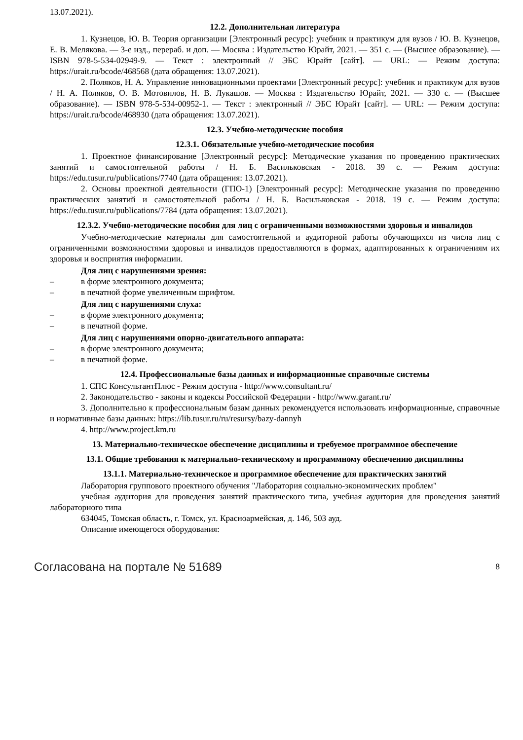13.07.2021).
12.2. Дополнительная литература
1. Кузнецов, Ю. В. Теория организации [Электронный ресурс]: учебник и практикум для вузов / Ю. В. Кузнецов, Е. В. Мелякова. — 3-е изд., перераб. и доп. — Москва : Издательство Юрайт, 2021. — 351 с. — (Высшее образование). — ISBN 978-5-534-02949-9. — Текст : электронный // ЭБС Юрайт [сайт]. — URL: — Режим доступа: https://urait.ru/bcode/468568 (дата обращения: 13.07.2021).
2. Поляков, Н. А. Управление инновационными проектами [Электронный ресурс]: учебник и практикум для вузов / Н. А. Поляков, О. В. Мотовилов, Н. В. Лукашов. — Москва : Издательство Юрайт, 2021. — 330 с. — (Высшее образование). — ISBN 978-5-534-00952-1. — Текст : электронный // ЭБС Юрайт [сайт]. — URL: — Режим доступа: https://urait.ru/bcode/468930 (дата обращения: 13.07.2021).
12.3. Учебно-методические пособия
12.3.1. Обязательные учебно-методические пособия
1. Проектное финансирование [Электронный ресурс]: Методические указания по проведению практических занятий и самостоятельной работы / Н. Б. Васильковская - 2018. 39 с. — Режим доступа: https://edu.tusur.ru/publications/7740 (дата обращения: 13.07.2021).
2. Основы проектной деятельности (ГПО-1) [Электронный ресурс]: Методические указания по проведению практических занятий и самостоятельной работы / Н. Б. Васильковская - 2018. 19 с. — Режим доступа: https://edu.tusur.ru/publications/7784 (дата обращения: 13.07.2021).
12.3.2. Учебно-методические пособия для лиц с ограниченными возможностями здоровья и инвалидов
Учебно-методические материалы для самостоятельной и аудиторной работы обучающихся из числа лиц с ограниченными возможностями здоровья и инвалидов предоставляются в формах, адаптированных к ограничениям их здоровья и восприятия информации.
Для лиц с нарушениями зрения:
– в форме электронного документа;
– в печатной форме увеличенным шрифтом.
Для лиц с нарушениями слуха:
– в форме электронного документа;
– в печатной форме.
Для лиц с нарушениями опорно-двигательного аппарата:
– в форме электронного документа;
– в печатной форме.
12.4. Профессиональные базы данных и информационные справочные системы
1. СПС КонсультантПлюс - Режим доступа - http://www.consultant.ru/
2. Законодательство - законы и кодексы Российской Федерации - http://www.garant.ru/
3. Дополнительно к профессиональным базам данных рекомендуется использовать информационные, справочные и нормативные базы данных: https://lib.tusur.ru/ru/resursy/bazy-dannyh
4. http://www.project.km.ru
13. Материально-техническое обеспечение дисциплины и требуемое программное обеспечение
13.1. Общие требования к материально-техническому и программному обеспечению дисциплины
13.1.1. Материально-техническое и программное обеспечение для практических занятий
Лаборатория группового проектного обучения "Лаборатория социально-экономических проблем"
учебная аудитория для проведения занятий практического типа, учебная аудитория для проведения занятий лабораторного типа
634045, Томская область, г. Томск, ул. Красноармейская, д. 146, 503 ауд.
Описание имеющегося оборудования:
Согласована на портале № 51689 8